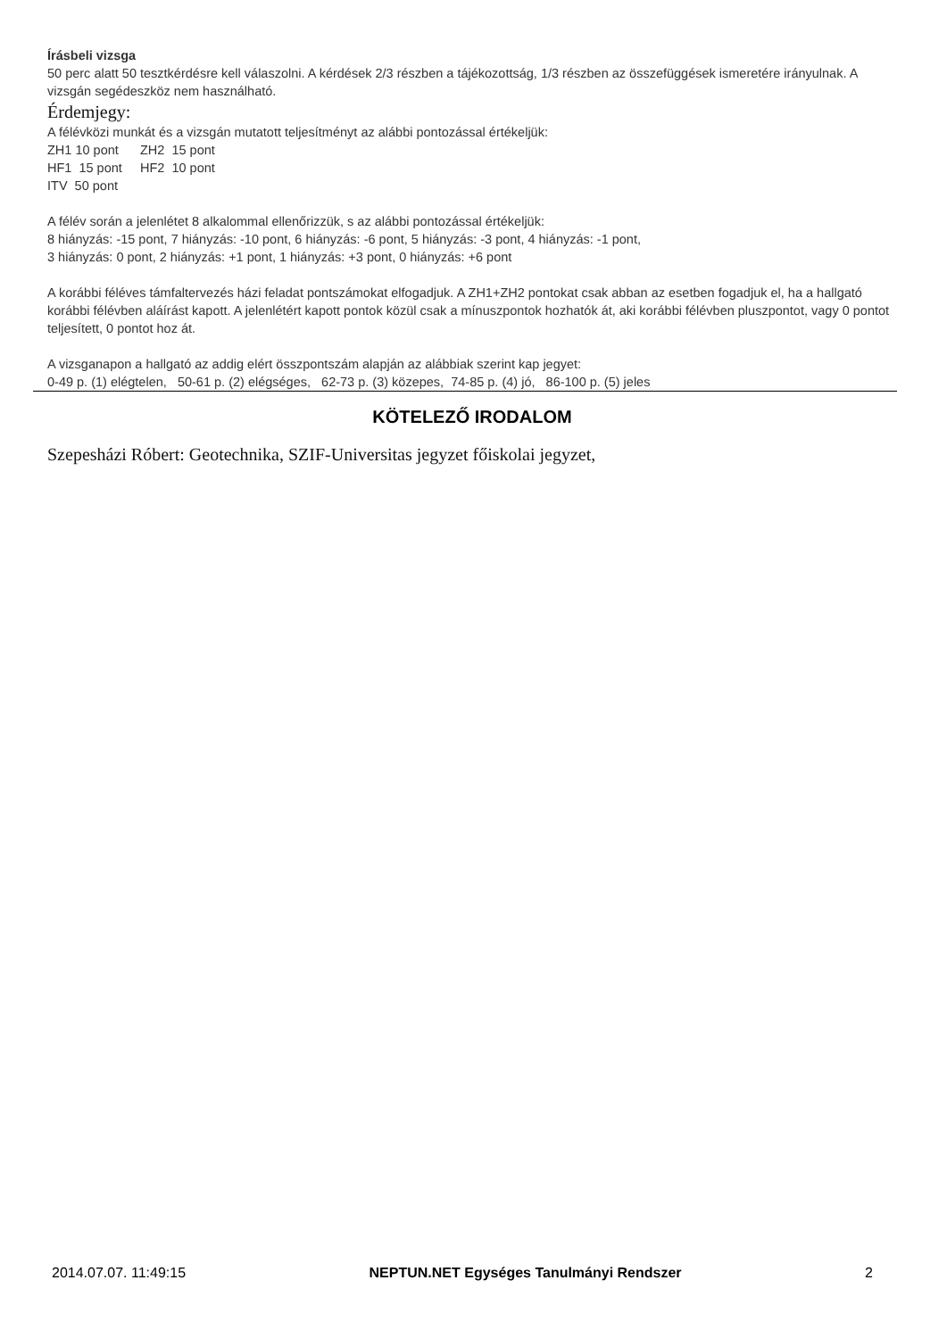Írásbeli vizsga
50 perc alatt 50 tesztkérdésre kell válaszolni. A kérdések 2/3 részben a tájékozottság, 1/3 részben az összefüggések ismeretére irányulnak. A vizsgán segédeszköz nem használható.
Érdemjegy:
A félévközi munkát és a vizsgán mutatott teljesítményt az alábbi pontozással értékeljük:
ZH1 10 pont ZH2 15 pont
HF1 15 pont HF2 10 pont
ITV 50 pont
A félév során a jelenlétet 8 alkalommal ellenőrizzük, s az alábbi pontozással értékeljük:
8 hiányzás: -15 pont, 7 hiányzás: -10 pont, 6 hiányzás: -6 pont, 5 hiányzás: -3 pont, 4 hiányzás: -1 pont,
3 hiányzás: 0 pont, 2 hiányzás: +1 pont, 1 hiányzás: +3 pont, 0 hiányzás: +6 pont
A korábbi féléves támfaltervezés házi feladat pontszámokat elfogadjuk. A ZH1+ZH2 pontokat csak abban az esetben fogadjuk el, ha a hallgató korábbi félévben aláírást kapott. A jelenlétért kapott pontok közül csak a mínuszpontok hozhatók át, aki korábbi félévben pluszpontot, vagy 0 pontot teljesített, 0 pontot hoz át.
A vizsganapon a hallgató az addig elért összpontszám alapján az alábbiak szerint kap jegyet:
0-49 p. (1) elégtelen, 50-61 p. (2) elégséges, 62-73 p. (3) közepes, 74-85 p. (4) jó, 86-100 p. (5) jeles
KÖTELEZŐ IRODALOM
Szepesházi Róbert: Geotechnika, SZIF-Universitas jegyzet főiskolai jegyzet,
2014.07.07. 11:49:15 NEPTUN.NET Egységes Tanulmányi Rendszer 2